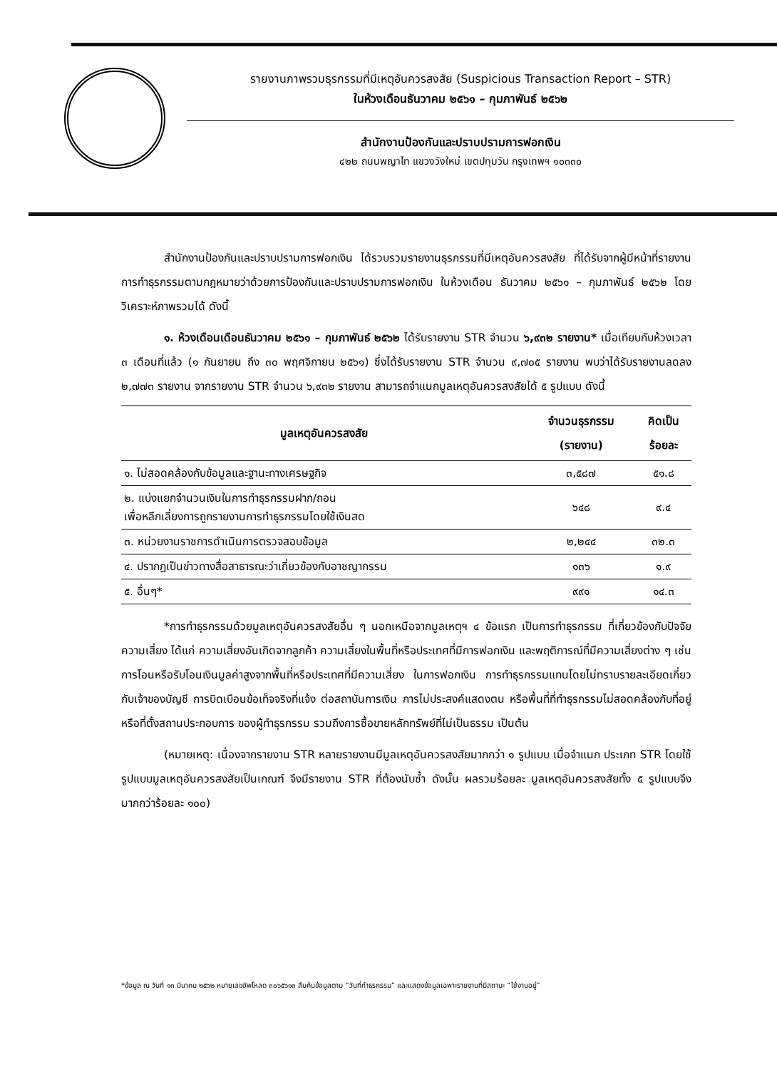รายงานภาพรวมธุรกรรมที่มีเหตุอันควรสงสัย (Suspicious Transaction Report – STR)
ในห้วงเดือนธันวาคม ๒๕๖๑ – กุมภาพันธ์ ๒๕๖๒
สำนักงานป้องกันและปราบปรามการฟอกเงิน
๔๒๒ ถนนพญาไท แขวงวังใหม่ เขตปทุมวัน กรุงเทพฯ ๑๐๓๓๐
สำนักงานป้องกันและปราบปรามการฟอกเงิน ได้รวบรวมรายงานธุรกรรมที่มีเหตุอันควรสงสัย ที่ได้รับจากผู้มีหน้าที่รายงานการทำธุรกรรมตามกฎหมายว่าด้วยการป้องกันและปราบปรามการฟอกเงิน ในห้วงเดือน ธันวาคม ๒๕๖๑ – กุมภาพันธ์ ๒๕๖๒ โดยวิเคราะห์ภาพรวมได้ ดังนี้
๑. ห้วงเดือนเดือนธันวาคม ๒๕๖๑ – กุมภาพันธ์ ๒๕๖๒ ได้รับรายงาน STR จำนวน ๖,๙๓๒ รายงาน* เมื่อเทียบกับห้วงเวลา ๓ เดือนที่แล้ว (๑ กันยายน ถึง ๓๐ พฤศจิกายน ๒๕๖๑) ซึ่งได้รับรายงาน STR จำนวน ๙,๗๐๕ รายงาน พบว่าได้รับรายงานลดลง ๒,๗๗๓ รายงาน จากรายงาน STR จำนวน ๖,๙๓๒ รายงาน สามารถจำแนกมูลเหตุอันควรสงสัยได้ ๕ รูปแบบ ดังนี้
| มูลเหตุอันควรสงสัย | จำนวนธุรกรรม (รายงาน) | คิดเป็น ร้อยละ |
| --- | --- | --- |
| ๑. ไม่สอดคล้องกับข้อมูลและฐานะทางเศรษฐกิจ | ๓,๕๘๗ | ๕๑.๘ |
| ๒. แบ่งแยกจำนวนเงินในการทำธุรกรรมฝาก/ถอน เพื่อหลีกเลี่ยงการถูกรายงานการทำธุรกรรมโดยใช้เงินสด | ๖๔๘ | ๙.๔ |
| ๓. หน่วยงานราชการดำเนินการตรวจสอบข้อมูล | ๒,๒๔๔ | ๓๒.๓ |
| ๔. ปรากฏเป็นข่าวทางสื่อสาธารณะว่าเกี่ยวข้องกับอาชญากรรม | ๑๓๖ | ๑.๙ |
| ๕. อื่นๆ* | ๙๙๑ | ๑๔.๓ |
*การทำธุรกรรมด้วยมูลเหตุอันควรสงสัยอื่น ๆ นอกเหนือจากมูลเหตุฯ ๔ ข้อแรก เป็นการทำธุรกรรม ที่เกี่ยวข้องกับปัจจัยความเสี่ยง ได้แก่ ความเสี่ยงอันเกิดจากลูกค้า ความเสี่ยงในพื้นที่หรือประเทศที่มีการฟอกเงิน และพฤติการณ์ที่มีความเสี่ยงต่าง ๆ เช่น การโอนหรือรับโอนเงินมูลค่าสูงจากพื้นที่หรือประเทศที่มีความเสี่ยง ในการฟอกเงิน การทำธุรกรรมแทนโดยไม่ทราบรายละเอียดเกี่ยวกับเจ้าของบัญชี การบิดเบือนข้อเท็จจริงที่แจ้ง ต่อสถาบันการเงิน การไม่ประสงค์แสดงตน หรือพื้นที่ที่ทำธุรกรรมไม่สอดคล้องกับที่อยู่หรือที่ตั้งสถานประกอบการ ของผู้ทำธุรกรรม รวมถึงการซื้อขายหลักทรัพย์ที่ไม่เป็นธรรม เป็นต้น
(หมายเหตุ: เนื่องจากรายงาน STR หลายรายงานมีมูลเหตุอันควรสงสัยมากกว่า ๑ รูปแบบ เมื่อจำแนก ประเภท STR โดยใช้รูปแบบมูลเหตุอันควรสงสัยเป็นเกณฑ์ จึงมีรายงาน STR ที่ต้องนับซ้ำ ดังนั้น ผลรวมร้อยละ มูลเหตุอันควรสงสัยทั้ง ๕ รูปแบบจึงมากกว่าร้อยละ ๑๐๐)
*ข้อมูล ณ วันที่ ๑๓ มีนาคม ๒๕๖๒ หมายเลขอัพโหลด ๓๐๖๕๖๑๓ สืบค้นข้อมูลตาม “วันที่ทำธุรกรรม” และแสดงข้อมูลเฉพาะรายงานที่มีสถานะ “ใช้งานอยู่”